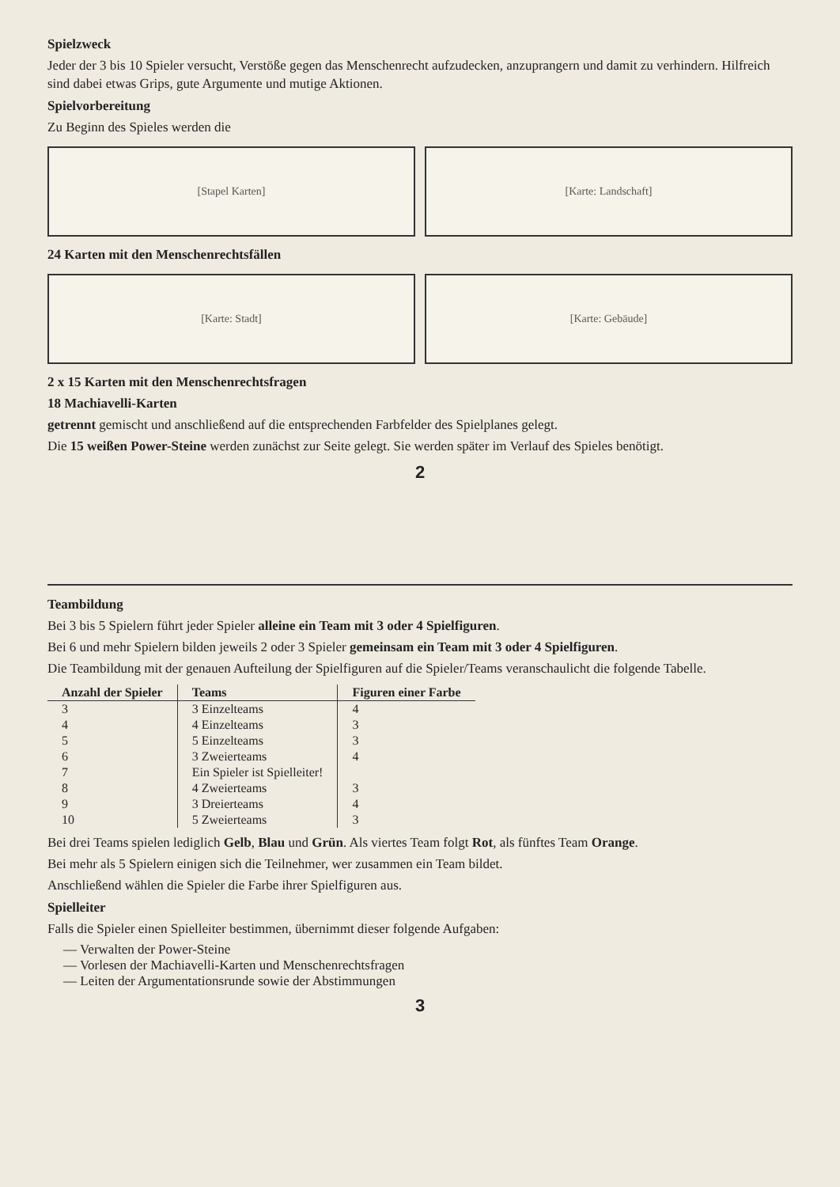Spielzweck
Jeder der 3 bis 10 Spieler versucht, Verstöße gegen das Menschenrecht aufzudecken, anzuprangern und damit zu verhindern. Hilfreich sind dabei etwas Grips, gute Argumente und mutige Aktionen.
Spielvorbereitung
Zu Beginn des Spieles werden die
[Stapel Karten] [Karte: Landschaft]
24 Karten mit den Menschenrechtsfällen
[Karte: Stadt] [Karte: Gebäude]
2 x 15 Karten mit den Menschenrechtsfragen
18 Machiavelli-Karten
getrennt gemischt und anschließend auf die entsprechenden Farbfelder des Spielplanes gelegt.
Die 15 weißen Power-Steine werden zunächst zur Seite gelegt. Sie werden später im Verlauf des Spieles benötigt.
2
Teambildung
Bei 3 bis 5 Spielern führt jeder Spieler alleine ein Team mit 3 oder 4 Spielfiguren.
Bei 6 und mehr Spielern bilden jeweils 2 oder 3 Spieler gemeinsam ein Team mit 3 oder 4 Spielfiguren.
Die Teambildung mit der genauen Aufteilung der Spielfiguren auf die Spieler/Teams veranschaulicht die folgende Tabelle.
| Anzahl der Spieler | Teams | Figuren einer Farbe |
| --- | --- | --- |
| 3 | 3 Einzelteams | 4 |
| 4 | 4 Einzelteams | 3 |
| 5 | 5 Einzelteams | 3 |
| 6 | 3 Zweierteams | 4 |
| 7 | Ein Spieler ist Spielleiter! | |
| 8 | 4 Zweierteams | 3 |
| 9 | 3 Dreierteams | 4 |
| 10 | 5 Zweierteams | 3 |
Bei drei Teams spielen lediglich Gelb, Blau und Grün. Als viertes Team folgt Rot, als fünftes Team Orange.
Bei mehr als 5 Spielern einigen sich die Teilnehmer, wer zusammen ein Team bildet.
Anschließend wählen die Spieler die Farbe ihrer Spielfiguren aus.
Spielleiter
Falls die Spieler einen Spielleiter bestimmen, übernimmt dieser folgende Aufgaben:
— Verwalten der Power-Steine
— Vorlesen der Machiavelli-Karten und Menschenrechtsfragen
— Leiten der Argumentationsrunde sowie der Abstimmungen
3